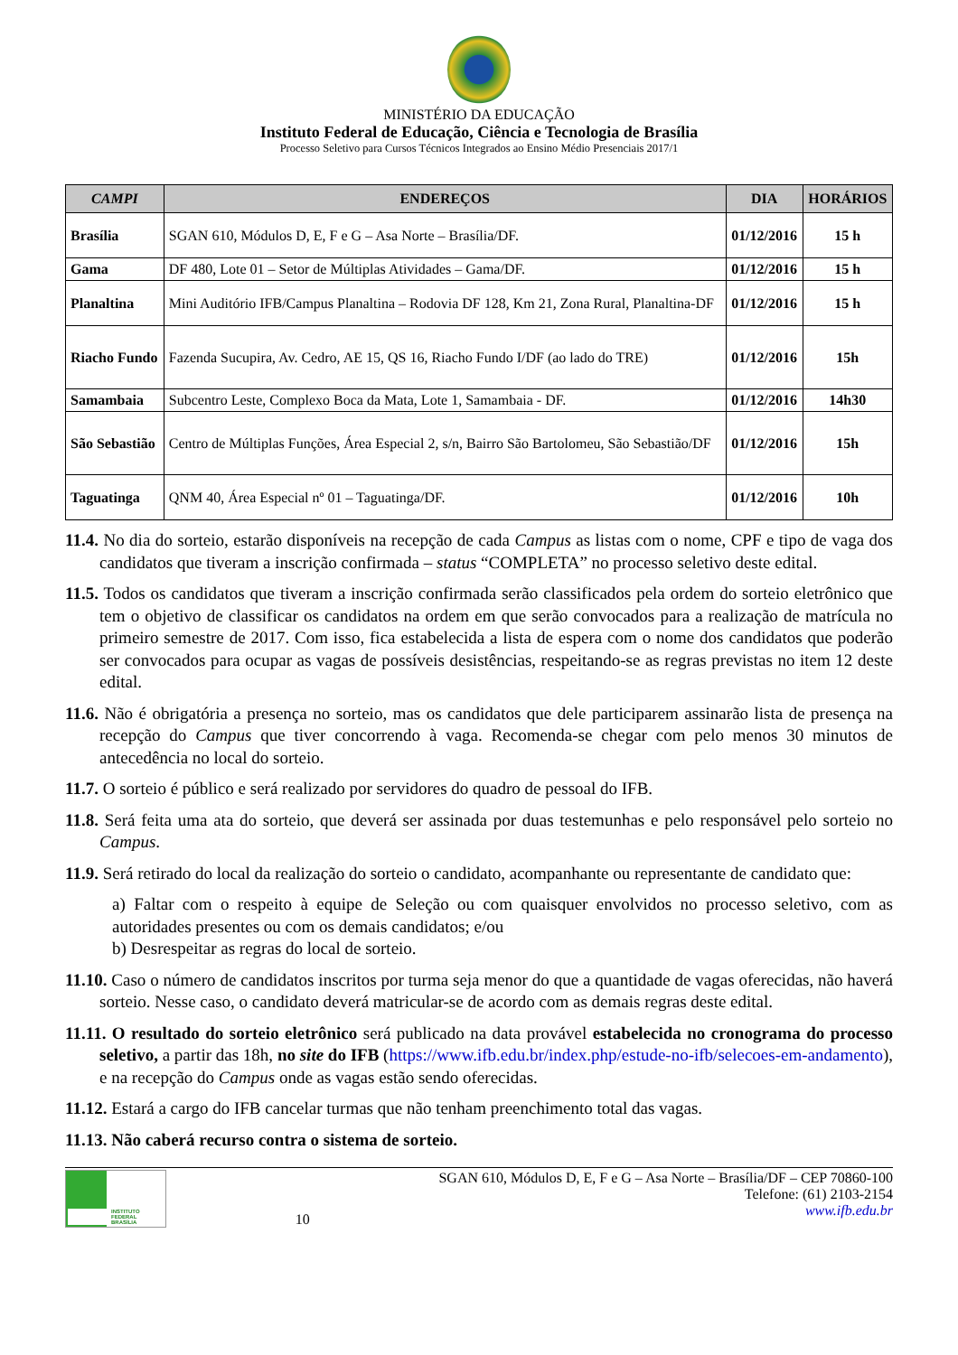MINISTÉRIO DA EDUCAÇÃO
Instituto Federal de Educação, Ciência e Tecnologia de Brasília
Processo Seletivo para Cursos Técnicos Integrados ao Ensino Médio Presenciais 2017/1
| CAMPI | ENDEREÇOS | DIA | HORÁRIOS |
| --- | --- | --- | --- |
| Brasília | SGAN 610, Módulos D, E, F e G – Asa Norte – Brasília/DF. | 01/12/2016 | 15 h |
| Gama | DF 480, Lote 01 – Setor de Múltiplas Atividades – Gama/DF. | 01/12/2016 | 15 h |
| Planaltina | Mini Auditório IFB/Campus Planaltina – Rodovia DF 128, Km 21, Zona Rural, Planaltina-DF | 01/12/2016 | 15 h |
| Riacho Fundo | Fazenda Sucupira, Av. Cedro, AE 15, QS 16, Riacho Fundo I/DF (ao lado do TRE) | 01/12/2016 | 15h |
| Samambaia | Subcentro Leste, Complexo Boca da Mata, Lote 1, Samambaia - DF. | 01/12/2016 | 14h30 |
| São Sebastião | Centro de Múltiplas Funções, Área Especial 2, s/n, Bairro São Bartolomeu, São Sebastião/DF | 01/12/2016 | 15h |
| Taguatinga | QNM 40, Área Especial nº 01 – Taguatinga/DF. | 01/12/2016 | 10h |
11.4. No dia do sorteio, estarão disponíveis na recepção de cada Campus as listas com o nome, CPF e tipo de vaga dos candidatos que tiveram a inscrição confirmada – status “COMPLETA” no processo seletivo deste edital.
11.5. Todos os candidatos que tiveram a inscrição confirmada serão classificados pela ordem do sorteio eletrônico que tem o objetivo de classificar os candidatos na ordem em que serão convocados para a realização de matrícula no primeiro semestre de 2017. Com isso, fica estabelecida a lista de espera com o nome dos candidatos que poderão ser convocados para ocupar as vagas de possíveis desistências, respeitando-se as regras previstas no item 12 deste edital.
11.6. Não é obrigatória a presença no sorteio, mas os candidatos que dele participarem assinarão lista de presença na recepção do Campus que tiver concorrendo à vaga. Recomenda-se chegar com pelo menos 30 minutos de antecedência no local do sorteio.
11.7. O sorteio é público e será realizado por servidores do quadro de pessoal do IFB.
11.8. Será feita uma ata do sorteio, que deverá ser assinada por duas testemunhas e pelo responsável pelo sorteio no Campus.
11.9. Será retirado do local da realização do sorteio o candidato, acompanhante ou representante de candidato que:
a) Faltar com o respeito à equipe de Seleção ou com quaisquer envolvidos no processo seletivo, com as autoridades presentes ou com os demais candidatos; e/ou
b) Desrespeitar as regras do local de sorteio.
11.10. Caso o número de candidatos inscritos por turma seja menor do que a quantidade de vagas oferecidas, não haverá sorteio. Nesse caso, o candidato deverá matricular-se de acordo com as demais regras deste edital.
11.11. O resultado do sorteio eletrônico será publicado na data provável estabelecida no cronograma do processo seletivo, a partir das 18h, no site do IFB (https://www.ifb.edu.br/index.php/estude-no-ifb/selecoes-em-andamento), e na recepção do Campus onde as vagas estão sendo oferecidas.
11.12. Estará a cargo do IFB cancelar turmas que não tenham preenchimento total das vagas.
11.13. Não caberá recurso contra o sistema de sorteio.
INSTITUTO FEDERAL
BRASÍLIA
10 SGAN 610, Módulos D, E, F e G – Asa Norte – Brasília/DF – CEP 70860-100
Telefone: (61) 2103-2154
www.ifb.edu.br